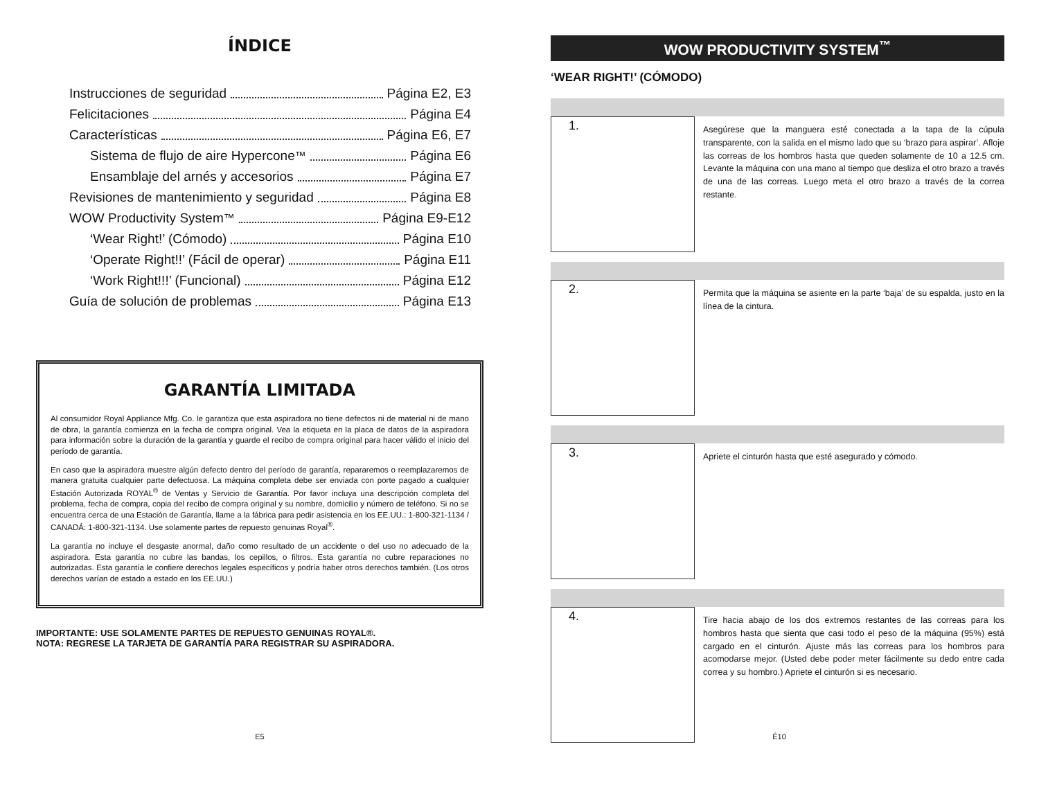ÍNDICE
Instrucciones de seguridad Página E2, E3
Felicitaciones Página E4
Características Página E6, E7
Sistema de flujo de aire Hypercone<sup>™</sup> Página E6
Ensamblaje del arnés y accesorios Página E7
Revisiones de mantenimiento y seguridad Página E8
WOW Productivity System<sup>™</sup> Página E9-E12
‘Wear Right!’ (Cómodo) Página E10
‘Operate Right!!’ (Fácil de operar) Página E11
‘Work Right!!!’ (Funcional) Página E12
Guía de solución de problemas Página E13
GARANTÍA LIMITADA
Al consumidor Royal Appliance Mfg. Co. le garantiza que esta aspiradora no tiene defectos ni de material ni de mano de obra, la garantía comienza en la fecha de compra original. Vea la etiqueta en la placa de datos de la aspiradora para información sobre la duración de la garantía y guarde el recibo de compra original para hacer válido el inicio del período de garantía.
En caso que la aspiradora muestre algún defecto dentro del período de garantía, repararemos o reemplazaremos de manera gratuita cualquier parte defectuosa. La máquina completa debe ser enviada con porte pagado a cualquier Estación Autorizada ROYAL<sup>®</sup> de Ventas y Servicio de Garantía. Por favor incluya una descripción completa del problema, fecha de compra, copia del recibo de compra original y su nombre, domicilio y número de teléfono. Si no se encuentra cerca de una Estación de Garantía, llame a la fábrica para pedir asistencia en los EE.UU.: 1-800-321-1134 / CANADÁ: 1-800-321-1134. Use solamente partes de repuesto genuinas Royal<sup>®</sup>.
La garantía no incluye el desgaste anormal, daño como resultado de un accidente o del uso no adecuado de la aspiradora. Esta garantía no cubre las bandas, los cepillos, o filtros. Esta garantía no cubre reparaciones no autorizadas. Esta garantía le confiere derechos legales específicos y podría haber otros derechos también. (Los otros derechos varían de estado a estado en los EE.UU.)
IMPORTANTE: USE SOLAMENTE PARTES DE REPUESTO GENUINAS ROYAL®.
NOTA: REGRESE LA TARJETA DE GARANTÍA PARA REGISTRAR SU ASPIRADORA.
E5
WOW PRODUCTIVITY SYSTEM<sup>™</sup>
‘WEAR RIGHT!’ (CÓMODO)
1.
Asegúrese que la manguera esté conectada a la tapa de la cúpula transparente, con la salida en el mismo lado que su ‘brazo para aspirar’. Afloje las correas de los hombros hasta que queden solamente de 10 a 12.5 cm. Levante la máquina con una mano al tiempo que desliza el otro brazo a través de una de las correas. Luego meta el otro brazo a través de la correa restante.
2.
Permita que la máquina se asiente en la parte ‘baja’ de su espalda, justo en la línea de la cintura.
3.
Apriete el cinturón hasta que esté asegurado y cómodo.
4.
Tire hacia abajo de los dos extremos restantes de las correas para los hombros hasta que sienta que casi todo el peso de la máquina (95%) está cargado en el cinturón. Ajuste más las correas para los hombros para acomodarse mejor. (Usted debe poder meter fácilmente su dedo entre cada correa y su hombro.) Apriete el cinturón si es necesario.
É10